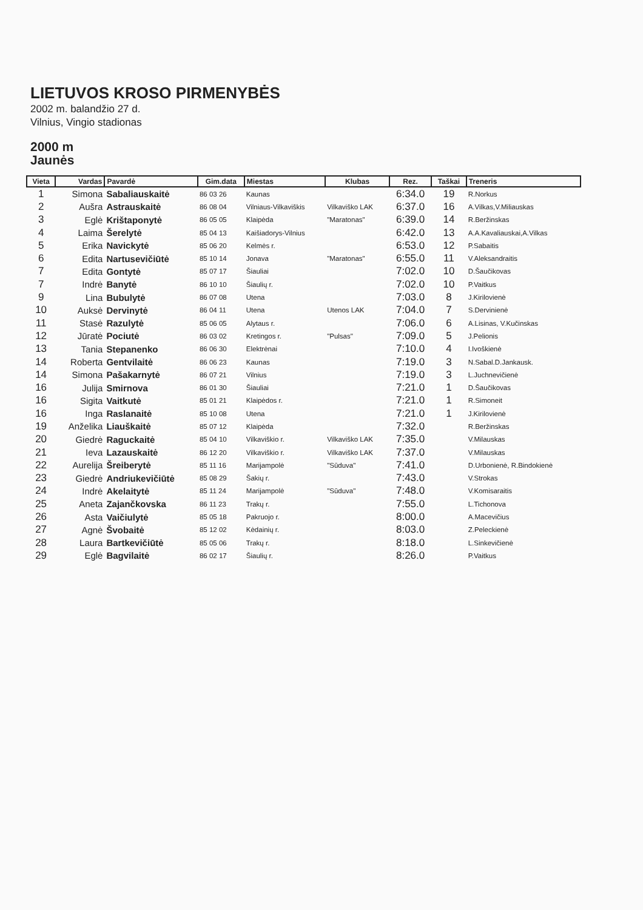LIETUVOS KROSO PIRMENYBĖS
2002 m. balandžio 27 d.
Vilnius, Vingio stadionas
2000 m
Jaunės
| Vieta | Vardas | Pavardė | Gim.data | Miestas | Klubas | Rez. | Taškai | Treneris |
| --- | --- | --- | --- | --- | --- | --- | --- | --- |
| 1 | Simona | Sabaliauskaitė | 86 03 26 | Kaunas | | 6:34.0 | 19 | R.Norkus |
| 2 | Aušra | Astrauskaitė | 86 08 04 | Vilniaus-Vilkaviškis | Vilkaviško LAK | 6:37.0 | 16 | A.Vilkas,V.Miliauskas |
| 3 | Eglė | Krištaponytė | 86 05 05 | Klaipėda | "Maratonas" | 6:39.0 | 14 | R.Beržinskas |
| 4 | Laima | Šerelytė | 85 04 13 | Kaišiadorys-Vilnius | | 6:42.0 | 13 | A.A.Kavaliauskai,A.Vilkas |
| 5 | Erika | Navickytė | 85 06 20 | Kelmės r. | | 6:53.0 | 12 | P.Sabaitis |
| 6 | Edita | Nartusevičiūtė | 85 10 14 | Jonava | "Maratonas" | 6:55.0 | 11 | V.Aleksandraitis |
| 7 | Edita | Gontytė | 85 07 17 | Šiauliai | | 7:02.0 | 10 | D.Šaučikovas |
| 7 | Indrė | Banytė | 86 10 10 | Šiaulių r. | | 7:02.0 | 10 | P.Vaitkus |
| 9 | Lina | Bubulytė | 86 07 08 | Utena | | 7:03.0 | 8 | J.Kirilovienė |
| 10 | Auksė | Dervinytė | 86 04 11 | Utena | Utenos LAK | 7:04.0 | 7 | S.Dervinienė |
| 11 | Stasė | Razulytė | 85 06 05 | Alytaus r. | | 7:06.0 | 6 | A.Lisinas, V.Kučinskas |
| 12 | Jūratė | Pociutė | 86 03 02 | Kretingos r. | "Pulsas" | 7:09.0 | 5 | J.Pelionis |
| 13 | Tania | Stepanenko | 86 06 30 | Elektrėnai | | 7:10.0 | 4 | I.Ivoškienė |
| 14 | Roberta | Gentvilaitė | 86 06 23 | Kaunas | | 7:19.0 | 3 | N.Sabal.D.Jankausk. |
| 14 | Simona | Pašakarnytė | 86 07 21 | Vilnius | | 7:19.0 | 3 | L.Juchnevičienė |
| 16 | Julija | Smirnova | 86 01 30 | Šiauliai | | 7:21.0 | 1 | D.Šaučikovas |
| 16 | Sigita | Vaitkutė | 85 01 21 | Klaipėdos r. | | 7:21.0 | 1 | R.Simoneit |
| 16 | Inga | Raslanaitė | 85 10 08 | Utena | | 7:21.0 | 1 | J.Kirilovienė |
| 19 | Anželika | Liauškaitė | 85 07 12 | Klaipėda | | 7:32.0 | | R.Beržinskas |
| 20 | Giedrė | Raguckaitė | 85 04 10 | Vilkaviškio r. | Vilkaviško LAK | 7:35.0 | | V.Milauskas |
| 21 | Ieva | Lazauskaitė | 86 12 20 | Vilkaviškio r. | Vilkaviško LAK | 7:37.0 | | V.Milauskas |
| 22 | Aurelija | Šreiberytė | 85 11 16 | Marijampolė | "Sūduva" | 7:41.0 | | D.Urbonienė, R.Bindokienė |
| 23 | Giedrė | Andriukevičiūtė | 85 08 29 | Šakių r. | | 7:43.0 | | V.Strokas |
| 24 | Indrė | Akelaitytė | 85 11 24 | Marijampolė | "Sūduva" | 7:48.0 | | V.Komisaraitis |
| 25 | Aneta | Zajančkovska | 86 11 23 | Trakų r. | | 7:55.0 | | L.Tichonova |
| 26 | Asta | Vaičiulytė | 85 05 18 | Pakruojo r. | | 8:00.0 | | A.Macevičius |
| 27 | Agnė | Švobaitė | 85 12 02 | Kėdainių r. | | 8:03.0 | | Z.Peleckienė |
| 28 | Laura | Bartkevičiūtė | 85 05 06 | Trakų r. | | 8:18.0 | | L.Sinkevičienė |
| 29 | Eglė | Bagvilaitė | 86 02 17 | Šiaulių r. | | 8:26.0 | | P.Vaitkus |